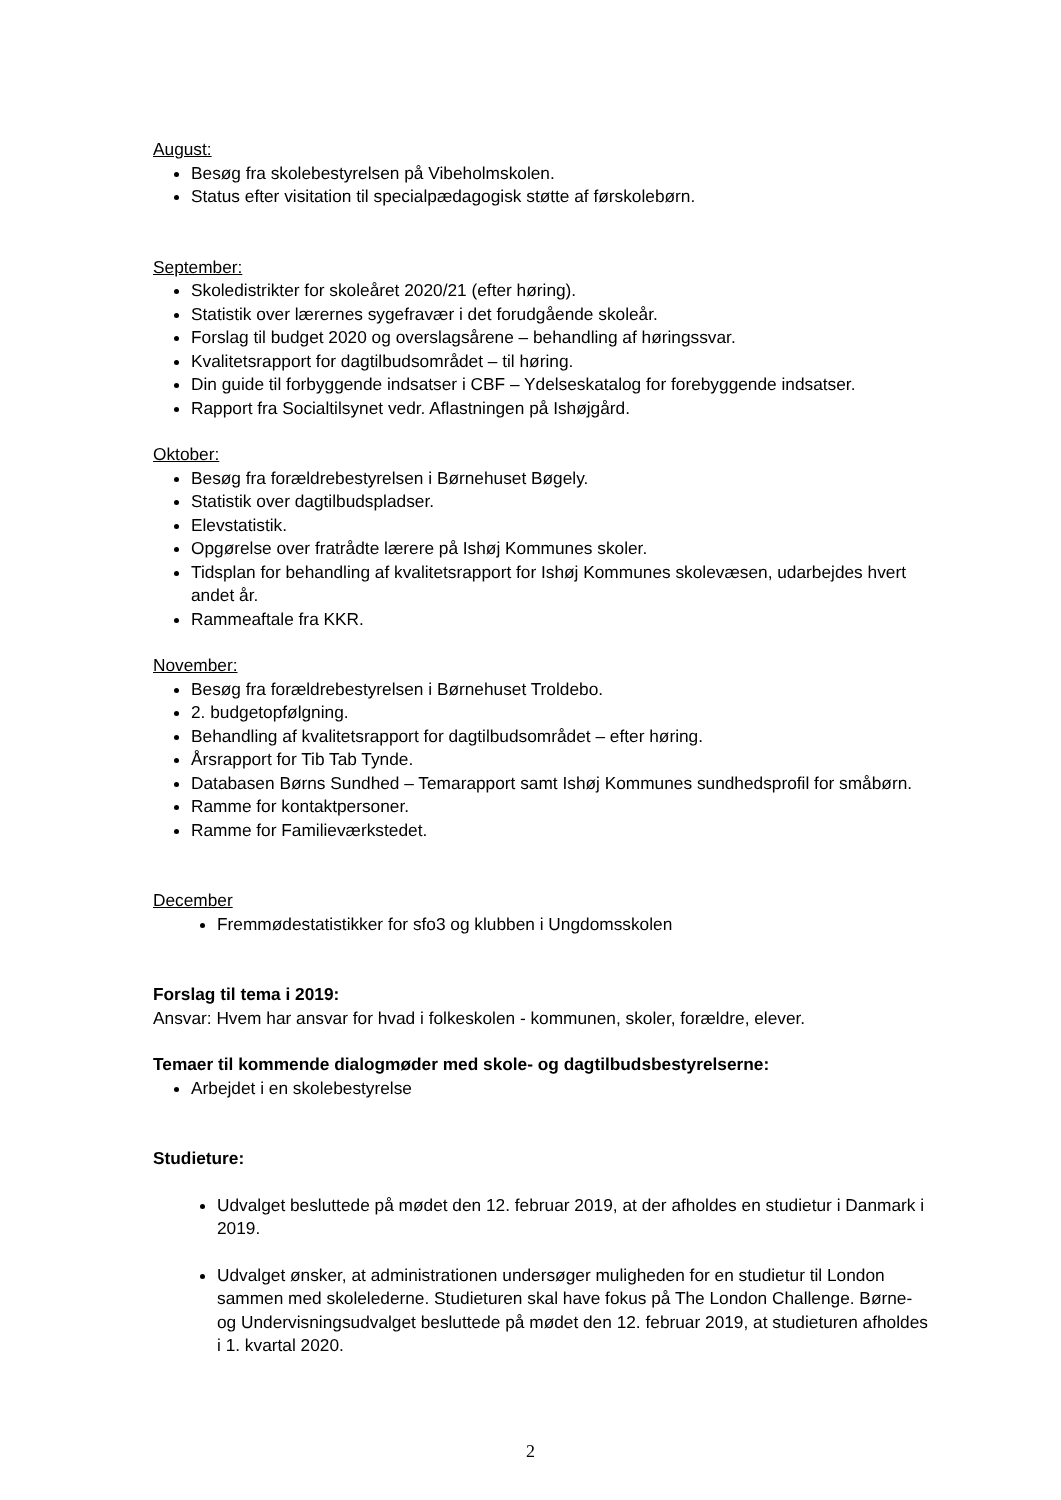August:
Besøg fra skolebestyrelsen på Vibeholmskolen.
Status efter visitation til specialpædagogisk støtte af førskolebørn.
September:
Skoledistrikter for skoleåret 2020/21 (efter høring).
Statistik over lærernes sygefravær i det forudgående skoleår.
Forslag til budget 2020 og overslagsårene – behandling af høringssvar.
Kvalitetsrapport for dagtilbudsområdet – til høring.
Din guide til forbyggende indsatser i CBF – Ydelseskatalog for forebyggende indsatser.
Rapport fra Socialtilsynet vedr. Aflastningen på Ishøjgård.
Oktober:
Besøg fra forældrebestyrelsen i Børnehuset Bøgely.
Statistik over dagtilbudspladser.
Elevstatistik.
Opgørelse over fratrådte lærere på Ishøj Kommunes skoler.
Tidsplan for behandling af kvalitetsrapport for Ishøj Kommunes skolevæsen, udarbejdes hvert andet år.
Rammeaftale fra KKR.
November:
Besøg fra forældrebestyrelsen i Børnehuset Troldebo.
2. budgetopfølgning.
Behandling af kvalitetsrapport for dagtilbudsområdet – efter høring.
Årsrapport for Tib Tab Tynde.
Databasen Børns Sundhed – Temarapport samt Ishøj Kommunes sundhedsprofil for småbørn.
Ramme for kontaktpersoner.
Ramme for Familieværkstedet.
December
Fremmødestatistikker for sfo3 og klubben i Ungdomsskolen
Forslag til tema i 2019:
Ansvar: Hvem har ansvar for hvad i folkeskolen - kommunen, skoler, forældre, elever.
Temaer til kommende dialogmøder med skole- og dagtilbudsbestyrelserne:
Arbejdet i en skolebestyrelse
Studieture:
Udvalget besluttede på mødet den 12. februar 2019, at der afholdes en studietur i Danmark i 2019.
Udvalget ønsker, at administrationen undersøger muligheden for en studietur til London sammen med skolelederne. Studieturen skal have fokus på The London Challenge. Børne- og Undervisningsudvalget besluttede på mødet den 12. februar 2019, at studieturen afholdes i 1. kvartal 2020.
2